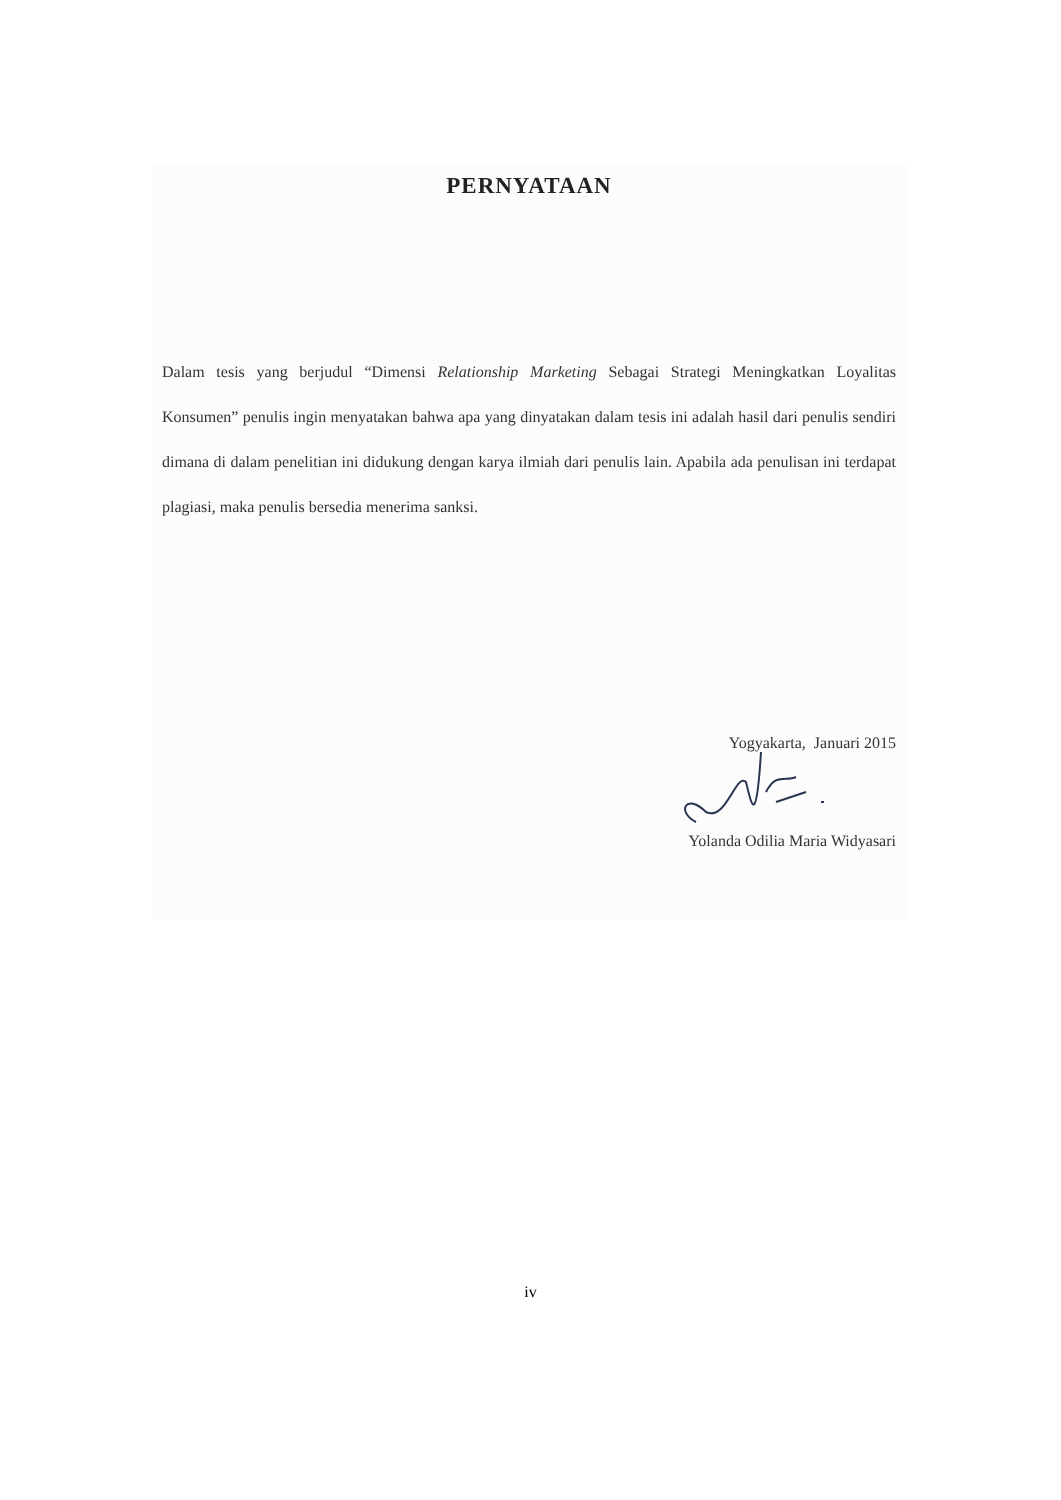PERNYATAAN
Dalam tesis yang berjudul “Dimensi Relationship Marketing Sebagai Strategi Meningkatkan Loyalitas Konsumen” penulis ingin menyatakan bahwa apa yang dinyatakan dalam tesis ini adalah hasil dari penulis sendiri dimana di dalam penelitian ini didukung dengan karya ilmiah dari penulis lain. Apabila ada penulisan ini terdapat plagiasi, maka penulis bersedia menerima sanksi.
Yogyakarta, Januari 2015
Yolanda Odilia Maria Widyasari
iv